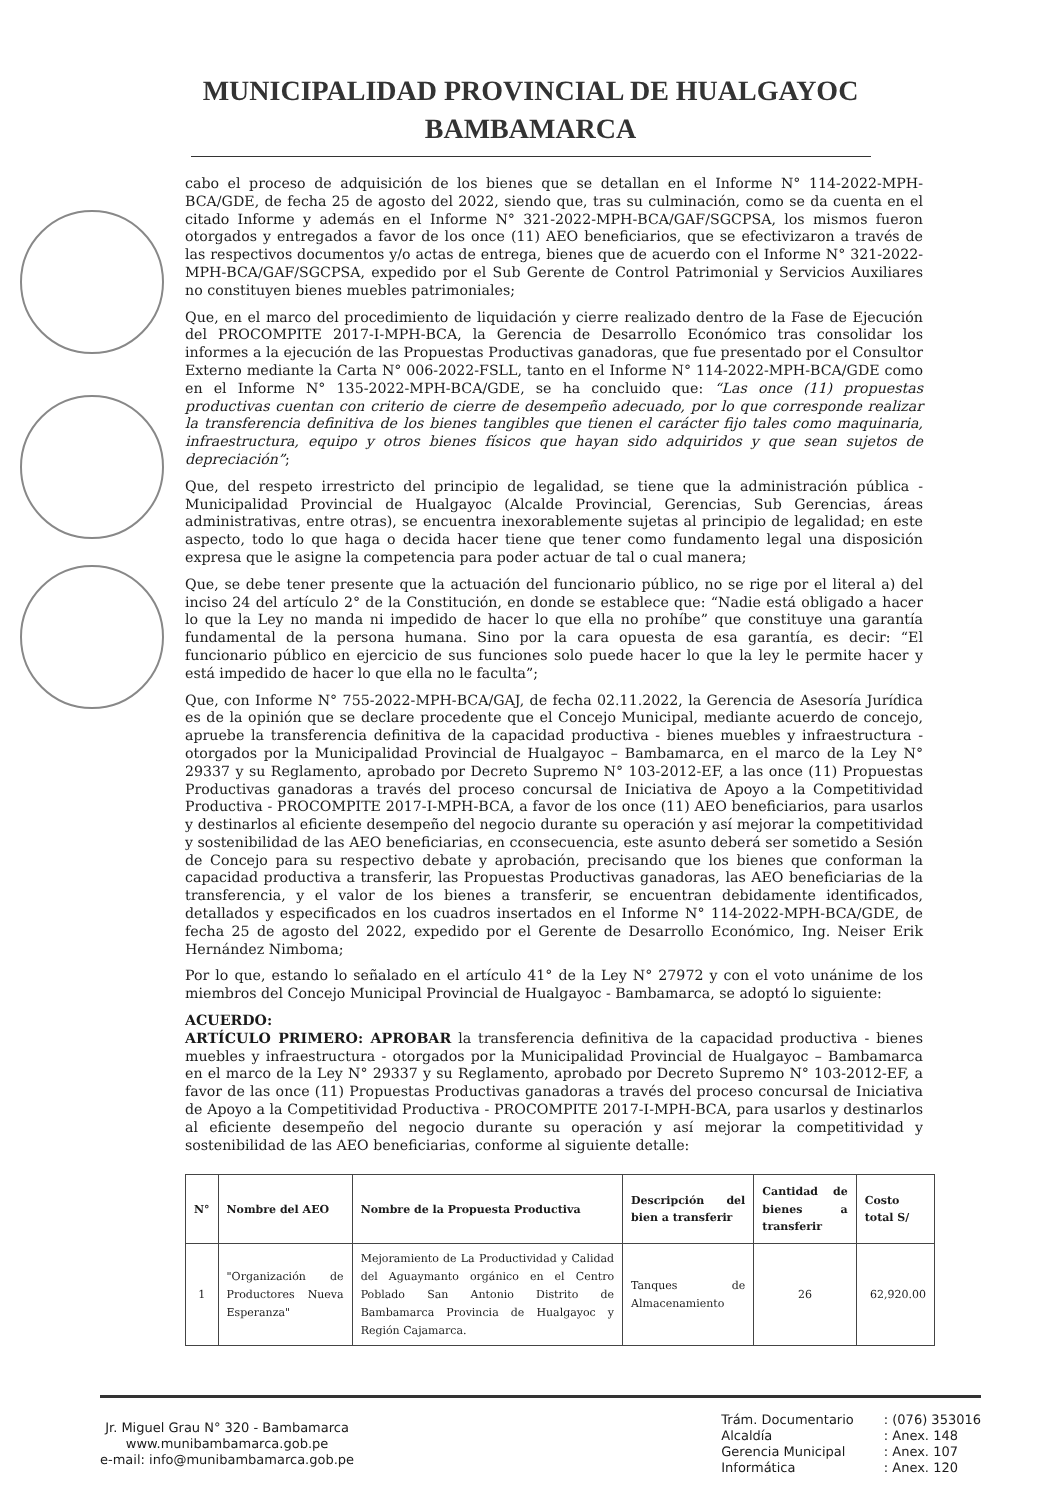MUNICIPALIDAD PROVINCIAL DE HUALGAYOC
BAMBAMARCA
cabo el proceso de adquisición de los bienes que se detallan en el Informe N° 114-2022-MPH-BCA/GDE, de fecha 25 de agosto del 2022, siendo que, tras su culminación, como se da cuenta en el citado Informe y además en el Informe N° 321-2022-MPH-BCA/GAF/SGCPSA, los mismos fueron otorgados y entregados a favor de los once (11) AEO beneficiarios, que se efectivizaron a través de las respectivos documentos y/o actas de entrega, bienes que de acuerdo con el Informe N° 321-2022-MPH-BCA/GAF/SGCPSA, expedido por el Sub Gerente de Control Patrimonial y Servicios Auxiliares no constituyen bienes muebles patrimoniales;
Que, en el marco del procedimiento de liquidación y cierre realizado dentro de la Fase de Ejecución del PROCOMPITE 2017-I-MPH-BCA, la Gerencia de Desarrollo Económico tras consolidar los informes a la ejecución de las Propuestas Productivas ganadoras, que fue presentado por el Consultor Externo mediante la Carta N° 006-2022-FSLL, tanto en el Informe N° 114-2022-MPH-BCA/GDE como en el Informe N° 135-2022-MPH-BCA/GDE, se ha concluido que: “Las once (11) propuestas productivas cuentan con criterio de cierre de desempeño adecuado, por lo que corresponde realizar la transferencia definitiva de los bienes tangibles que tienen el carácter fijo tales como maquinaria, infraestructura, equipo y otros bienes físicos que hayan sido adquiridos y que sean sujetos de depreciación”;
Que, del respeto irrestricto del principio de legalidad, se tiene que la administración pública - Municipalidad Provincial de Hualgayoc (Alcalde Provincial, Gerencias, Sub Gerencias, áreas administrativas, entre otras), se encuentra inexorablemente sujetas al principio de legalidad; en este aspecto, todo lo que haga o decida hacer tiene que tener como fundamento legal una disposición expresa que le asigne la competencia para poder actuar de tal o cual manera;
Que, se debe tener presente que la actuación del funcionario público, no se rige por el literal a) del inciso 24 del artículo 2° de la Constitución, en donde se establece que: “Nadie está obligado a hacer lo que la Ley no manda ni impedido de hacer lo que ella no prohíbe” que constituye una garantía fundamental de la persona humana. Sino por la cara opuesta de esa garantía, es decir: “El funcionario público en ejercicio de sus funciones solo puede hacer lo que la ley le permite hacer y está impedido de hacer lo que ella no le faculta”;
Que, con Informe N° 755-2022-MPH-BCA/GAJ, de fecha 02.11.2022, la Gerencia de Asesoría Jurídica es de la opinión que se declare procedente que el Concejo Municipal, mediante acuerdo de concejo, apruebe la transferencia definitiva de la capacidad productiva - bienes muebles y infraestructura - otorgados por la Municipalidad Provincial de Hualgayoc – Bambamarca, en el marco de la Ley N° 29337 y su Reglamento, aprobado por Decreto Supremo N° 103-2012-EF, a las once (11) Propuestas Productivas ganadoras a través del proceso concursal de Iniciativa de Apoyo a la Competitividad Productiva - PROCOMPITE 2017-I-MPH-BCA, a favor de los once (11) AEO beneficiarios, para usarlos y destinarlos al eficiente desempeño del negocio durante su operación y así mejorar la competitividad y sostenibilidad de las AEO beneficiarias, en cconsecuencia, este asunto deberá ser sometido a Sesión de Concejo para su respectivo debate y aprobación, precisando que los bienes que conforman la capacidad productiva a transferir, las Propuestas Productivas ganadoras, las AEO beneficiarias de la transferencia, y el valor de los bienes a transferir, se encuentran debidamente identificados, detallados y especificados en los cuadros insertados en el Informe N° 114-2022-MPH-BCA/GDE, de fecha 25 de agosto del 2022, expedido por el Gerente de Desarrollo Económico, Ing. Neiser Erik Hernández Nimboma;
Por lo que, estando lo señalado en el artículo 41° de la Ley N° 27972 y con el voto unánime de los miembros del Concejo Municipal Provincial de Hualgayoc - Bambamarca, se adoptó lo siguiente:
ACUERDO:
ARTÍCULO PRIMERO: APROBAR la transferencia definitiva de la capacidad productiva - bienes muebles y infraestructura - otorgados por la Municipalidad Provincial de Hualgayoc – Bambamarca en el marco de la Ley N° 29337 y su Reglamento, aprobado por Decreto Supremo N° 103-2012-EF, a favor de las once (11) Propuestas Productivas ganadoras a través del proceso concursal de Iniciativa de Apoyo a la Competitividad Productiva - PROCOMPITE 2017-I-MPH-BCA, para usarlos y destinarlos al eficiente desempeño del negocio durante su operación y así mejorar la competitividad y sostenibilidad de las AEO beneficiarias, conforme al siguiente detalle:
| N° | Nombre del AEO | Nombre de la Propuesta Productiva | Descripción del bien a transferir | Cantidad de bienes a transferir | Costo total S/ |
| --- | --- | --- | --- | --- | --- |
| 1 | "Organización de Productores Nueva Esperanza" | Mejoramiento de La Productividad y Calidad del Aguaymanto orgánico en el Centro Poblado San Antonio Distrito de Bambamarca Provincia de Hualgayoc y Región Cajamarca. | Tanques de Almacenamiento | 26 | 62,920.00 |
Jr. Miguel Grau N° 320 - Bambamarca
www.munibambamarca.gob.pe
e-mail: info@munibambamarca.gob.pe
Trám. Documentario
Alcaldía
Gerencia Municipal
Informática
: (076) 353016
: Anex. 148
: Anex. 107
: Anex. 120